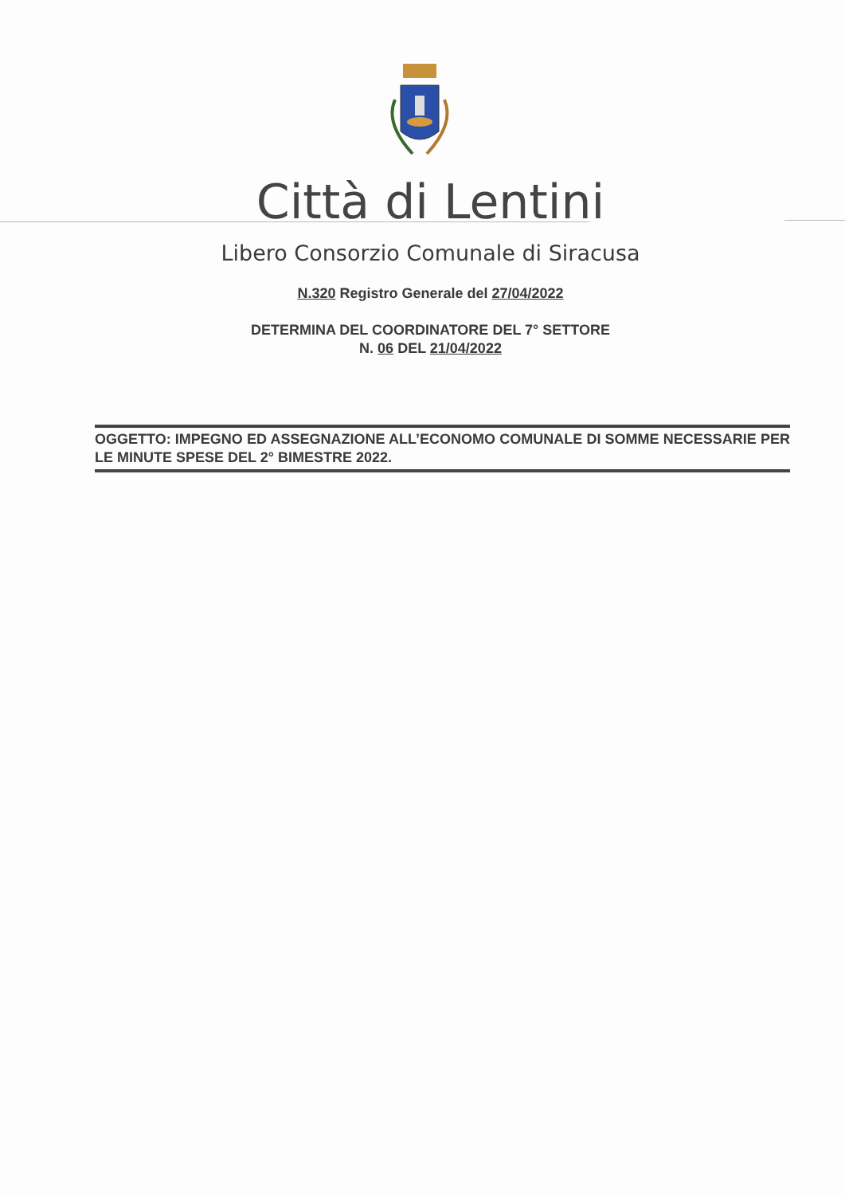Città di Lentini
Libero Consorzio Comunale di Siracusa
N.320 Registro Generale del 27/04/2022
DETERMINA DEL COORDINATORE DEL 7° SETTORE
N. 06 DEL 21/04/2022
OGGETTO: IMPEGNO ED ASSEGNAZIONE ALL’ECONOMO COMUNALE DI SOMME NECESSARIE PER LE MINUTE SPESE DEL 2° BIMESTRE 2022.